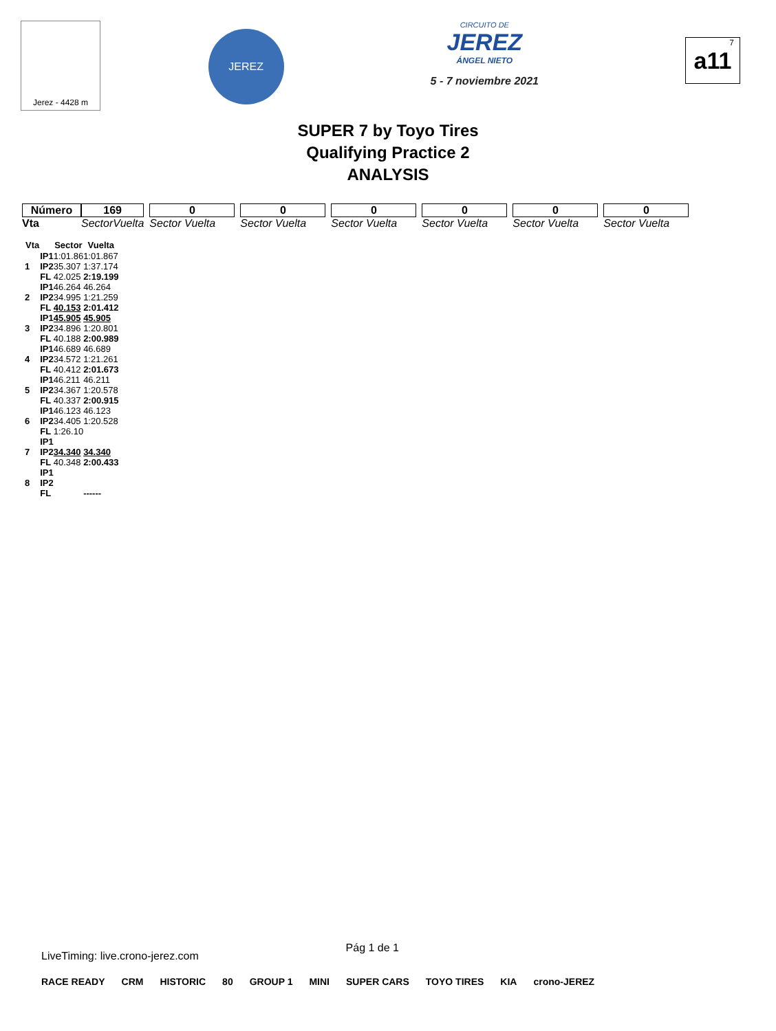Jerez - 4428 m
JEREZ
CIRCUITO DE
JEREZ
ÁNGEL NIETO
5 - 7 noviembre 2021
7
a11
SUPER 7 by Toyo Tires
Qualifying Practice 2
ANALYSIS
| Número | 169 | | | | 0 | | 0 | | 0 | | 0 | | 0 | | 0 |
| Vta | | Sector | Vuelta | | Sector Vuelta | | Sector Vuelta | | Sector Vuelta | | Sector Vuelta | | Sector Vuelta | | Sector Vuelta |
| Vta | | Sector | Vuelta |
| --- | --- | --- | --- |
| 1 | IP1 | 1:01.86 | 1:01.867 |
| | IP2 | 35.307 | 1:37.174 |
| | FL | 42.025 | 2:19.199 |
| 2 | IP1 | 46.264 | 46.264 |
| | IP2 | 34.995 | 1:21.259 |
| | FL | 40.153 | 2:01.412 |
| 3 | IP1 | 45.905 | 45.905 |
| | IP2 | 34.896 | 1:20.801 |
| | FL | 40.188 | 2:00.989 |
| 4 | IP1 | 46.689 | 46.689 |
| | IP2 | 34.572 | 1:21.261 |
| | FL | 40.412 | 2:01.673 |
| 5 | IP1 | 46.211 | 46.211 |
| | IP2 | 34.367 | 1:20.578 |
| | FL | 40.337 | 2:00.915 |
| 6 | IP1 | 46.123 | 46.123 |
| | IP2 | 34.405 | 1:20.528 |
| | FL | 1:26.10 | |
| 7 | IP1 | | |
| | IP2 | 34.340 | 34.340 |
| | FL | 40.348 | 2:00.433 |
| 8 | IP1 | | |
| | IP2 | | |
| | FL | | ------ |
LiveTiming: live.crono-jerez.com Pág 1 de 1
RACE READY CRM HISTORIC 80 GROUP 1 MINI SUPER CARS TOYO TIRES KIA crono-JEREZ